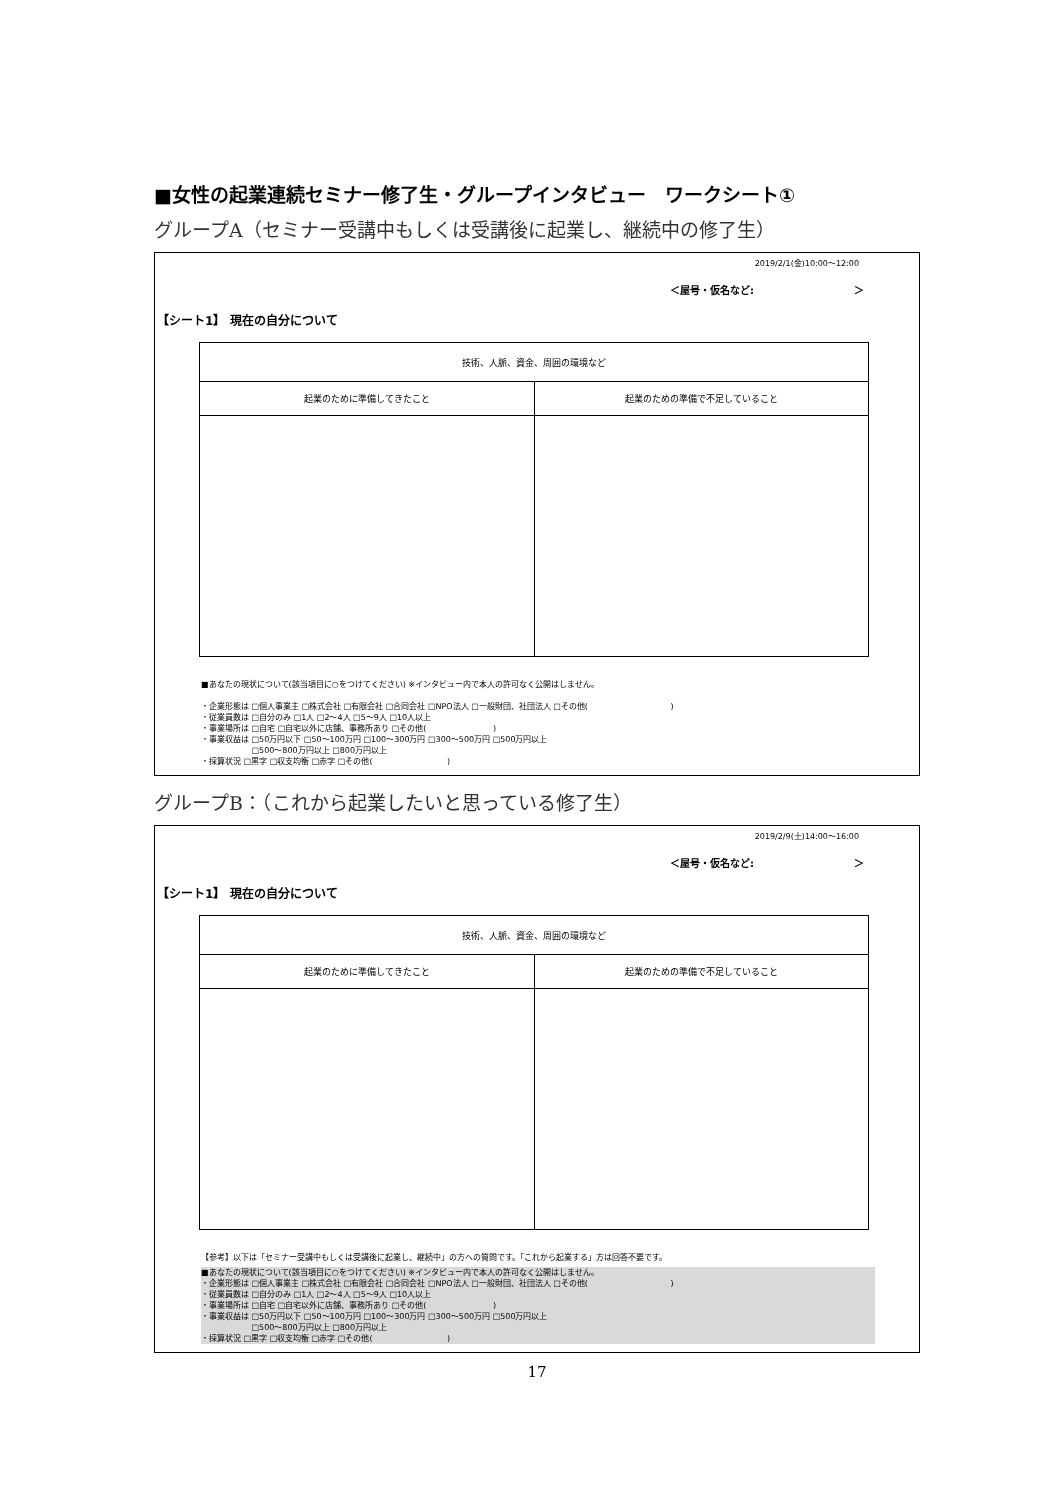■女性の起業連続セミナー修了生・グループインタビュー　ワークシート①
グループA（セミナー受講中もしくは受講後に起業し、継続中の修了生）
2019/2/1(金)10:00～12:00
＜屋号・仮名など: ＞
【シート1】 現在の自分について
| 技術、人脈、資金、周囲の環境など | |
| 起業のために準備してきたこと | 起業のための準備で不足していること |
■あなたの現状について(該当項目に○をつけてください) ※インタビュー内で本人の許可なく公開はしません。
・企業形態は □個人事業主 □株式会社 □有限会社 □合同会社 □NPO法人 □一般財団、社団法人 □その他( 　　　　　　　　　　)
・従業員数は □自分のみ □1人 □2～4人 □5～9人 □10人以上
・事業場所は □自宅 □自宅以外に店舗、事務所あり □その他( 　　　　　　　　)
・事業収益は □50万円以下 □50～100万円 □100～300万円 □300～500万円 □500万円以上
　　　　　　 □500～800万円以上 □800万円以上
・採算状況 □黒字 □収支均衡 □赤字 □その他( 　　　　　　　　　)
グループB：（これから起業したいと思っている修了生）
2019/2/9(土)14:00～16:00
＜屋号・仮名など: ＞
【シート1】 現在の自分について
| 技術、人脈、資金、周囲の環境など | |
| 起業のために準備してきたこと | 起業のための準備で不足していること |
【参考】以下は「セミナー受講中もしくは受講後に起業し、継続中」の方への質問です。「これから起業する」方は回答不要です。
■あなたの現状について(該当項目に○をつけてください) ※インタビュー内で本人の許可なく公開はしません。
・企業形態は □個人事業主 □株式会社 □有限会社 □合同会社 □NPO法人 □一般財団、社団法人 □その他( 　　　　　　　　　　)
・従業員数は □自分のみ □1人 □2～4人 □5～9人 □10人以上
・事業場所は □自宅 □自宅以外に店舗、事務所あり □その他( 　　　　　　　　)
・事業収益は □50万円以下 □50～100万円 □100～300万円 □300～500万円 □500万円以上
　　　　　　 □500～800万円以上 □800万円以上
・採算状況 □黒字 □収支均衡 □赤字 □その他( 　　　　　　　　　)
17